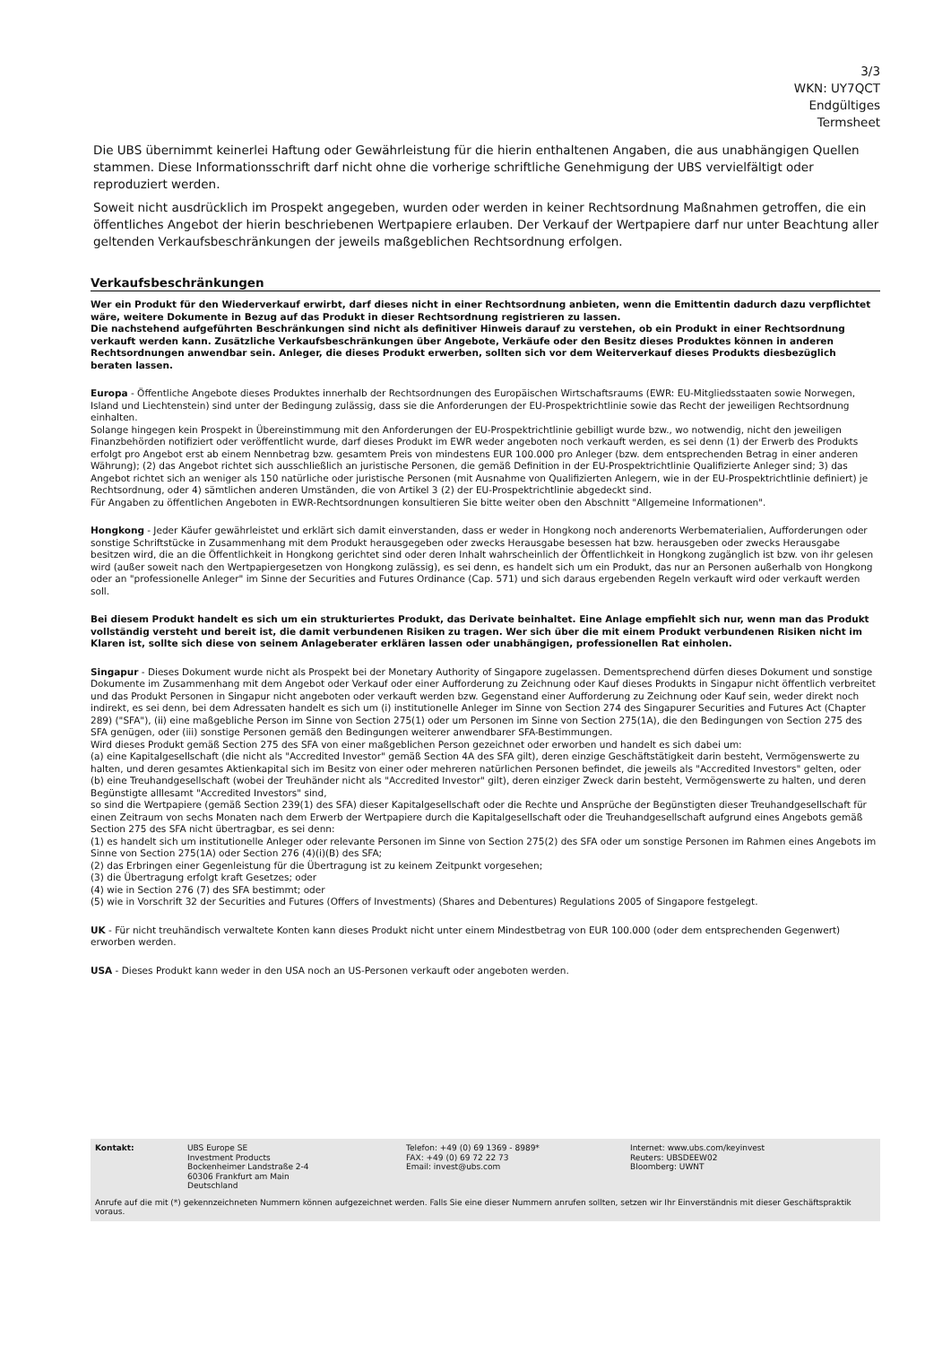3/3
WKN: UY7QCT
Endgültiges
Termsheet
Die UBS übernimmt keinerlei Haftung oder Gewährleistung für die hierin enthaltenen Angaben, die aus unabhängigen Quellen stammen. Diese Informationsschrift darf nicht ohne die vorherige schriftliche Genehmigung der UBS vervielfältigt oder reproduziert werden.
Soweit nicht ausdrücklich im Prospekt angegeben, wurden oder werden in keiner Rechtsordnung Maßnahmen getroffen, die ein öffentliches Angebot der hierin beschriebenen Wertpapiere erlauben. Der Verkauf der Wertpapiere darf nur unter Beachtung aller geltenden Verkaufsbeschränkungen der jeweils maßgeblichen Rechtsordnung erfolgen.
Verkaufsbeschränkungen
Wer ein Produkt für den Wiederverkauf erwirbt, darf dieses nicht in einer Rechtsordnung anbieten, wenn die Emittentin dadurch dazu verpflichtet wäre, weitere Dokumente in Bezug auf das Produkt in dieser Rechtsordnung registrieren zu lassen.
Die nachstehend aufgeführten Beschränkungen sind nicht als definitiver Hinweis darauf zu verstehen, ob ein Produkt in einer Rechtsordnung verkauft werden kann. Zusätzliche Verkaufsbeschränkungen über Angebote, Verkäufe oder den Besitz dieses Produktes können in anderen Rechtsordnungen anwendbar sein. Anleger, die dieses Produkt erwerben, sollten sich vor dem Weiterverkauf dieses Produkts diesbezüglich beraten lassen.
Europa - Öffentliche Angebote dieses Produktes innerhalb der Rechtsordnungen des Europäischen Wirtschaftsraums (EWR: EU-Mitgliedsstaaten sowie Norwegen, Island und Liechtenstein) sind unter der Bedingung zulässig, dass sie die Anforderungen der EU-Prospektrichtlinie sowie das Recht der jeweiligen Rechtsordnung einhalten.
Solange hingegen kein Prospekt in Übereinstimmung mit den Anforderungen der EU-Prospektrichtlinie gebilligt wurde bzw., wo notwendig, nicht den jeweiligen Finanzbehörden notifiziert oder veröffentlicht wurde, darf dieses Produkt im EWR weder angeboten noch verkauft werden, es sei denn (1) der Erwerb des Produkts erfolgt pro Angebot erst ab einem Nennbetrag bzw. gesamtem Preis von mindestens EUR 100.000 pro Anleger (bzw. dem entsprechenden Betrag in einer anderen Währung); (2) das Angebot richtet sich ausschließlich an juristische Personen, die gemäß Definition in der EU-Prospektrichtlinie Qualifizierte Anleger sind; 3) das Angebot richtet sich an weniger als 150 natürliche oder juristische Personen (mit Ausnahme von Qualifizierten Anlegern, wie in der EU-Prospektrichtlinie definiert) je Rechtsordnung, oder 4) sämtlichen anderen Umständen, die von Artikel 3 (2) der EU-Prospektrichtlinie abgedeckt sind.
Für Angaben zu öffentlichen Angeboten in EWR-Rechtsordnungen konsultieren Sie bitte weiter oben den Abschnitt "Allgemeine Informationen".
Hongkong - Jeder Käufer gewährleistet und erklärt sich damit einverstanden, dass er weder in Hongkong noch anderenorts Werbematerialien, Aufforderungen oder sonstige Schriftstücke in Zusammenhang mit dem Produkt herausgegeben oder zwecks Herausgabe besessen hat bzw. herausgeben oder zwecks Herausgabe besitzen wird, die an die Öffentlichkeit in Hongkong gerichtet sind oder deren Inhalt wahrscheinlich der Öffentlichkeit in Hongkong zugänglich ist bzw. von ihr gelesen wird (außer soweit nach den Wertpapiergesetzen von Hongkong zulässig), es sei denn, es handelt sich um ein Produkt, das nur an Personen außerhalb von Hongkong oder an "professionelle Anleger" im Sinne der Securities and Futures Ordinance (Cap. 571) und sich daraus ergebenden Regeln verkauft wird oder verkauft werden soll.
Bei diesem Produkt handelt es sich um ein strukturiertes Produkt, das Derivate beinhaltet. Eine Anlage empfiehlt sich nur, wenn man das Produkt vollständig versteht und bereit ist, die damit verbundenen Risiken zu tragen. Wer sich über die mit einem Produkt verbundenen Risiken nicht im Klaren ist, sollte sich diese von seinem Anlageberater erklären lassen oder unabhängigen, professionellen Rat einholen.
Singapur - Dieses Dokument wurde nicht als Prospekt bei der Monetary Authority of Singapore zugelassen. Dementsprechend dürfen dieses Dokument und sonstige Dokumente im Zusammenhang mit dem Angebot oder Verkauf oder einer Aufforderung zu Zeichnung oder Kauf dieses Produkts in Singapur nicht öffentlich verbreitet und das Produkt Personen in Singapur nicht angeboten oder verkauft werden bzw. Gegenstand einer Aufforderung zu Zeichnung oder Kauf sein, weder direkt noch indirekt, es sei denn, bei dem Adressaten handelt es sich um (i) institutionelle Anleger im Sinne von Section 274 des Singapurer Securities and Futures Act (Chapter 289) ("SFA"), (ii) eine maßgebliche Person im Sinne von Section 275(1) oder um Personen im Sinne von Section 275(1A), die den Bedingungen von Section 275 des SFA genügen, oder (iii) sonstige Personen gemäß den Bedingungen weiterer anwendbarer SFA-Bestimmungen.
Wird dieses Produkt gemäß Section 275 des SFA von einer maßgeblichen Person gezeichnet oder erworben und handelt es sich dabei um:
(a) eine Kapitalgesellschaft (die nicht als "Accredited Investor" gemäß Section 4A des SFA gilt), deren einzige Geschäftstätigkeit darin besteht, Vermögenswerte zu halten, und deren gesamtes Aktienkapital sich im Besitz von einer oder mehreren natürlichen Personen befindet, die jeweils als "Accredited Investors" gelten, oder
(b) eine Treuhandgesellschaft (wobei der Treuhänder nicht als "Accredited Investor" gilt), deren einziger Zweck darin besteht, Vermögenswerte zu halten, und deren Begünstigte alllesamt "Accredited Investors" sind,
so sind die Wertpapiere (gemäß Section 239(1) des SFA) dieser Kapitalgesellschaft oder die Rechte und Ansprüche der Begünstigten dieser Treuhandgesellschaft für einen Zeitraum von sechs Monaten nach dem Erwerb der Wertpapiere durch die Kapitalgesellschaft oder die Treuhandgesellschaft aufgrund eines Angebots gemäß Section 275 des SFA nicht übertragbar, es sei denn:
(1) es handelt sich um institutionelle Anleger oder relevante Personen im Sinne von Section 275(2) des SFA oder um sonstige Personen im Rahmen eines Angebots im Sinne von Section 275(1A) oder Section 276 (4)(i)(B) des SFA;
(2) das Erbringen einer Gegenleistung für die Übertragung ist zu keinem Zeitpunkt vorgesehen;
(3) die Übertragung erfolgt kraft Gesetzes; oder
(4) wie in Section 276 (7) des SFA bestimmt; oder
(5) wie in Vorschrift 32 der Securities and Futures (Offers of Investments) (Shares and Debentures) Regulations 2005 of Singapore festgelegt.
UK - Für nicht treuhändisch verwaltete Konten kann dieses Produkt nicht unter einem Mindestbetrag von EUR 100.000 (oder dem entsprechenden Gegenwert) erworben werden.
USA - Dieses Produkt kann weder in den USA noch an US-Personen verkauft oder angeboten werden.
Kontakt: UBS Europe SE
Investment Products
Bockenheimer Landstraße 2-4
60306 Frankfurt am Main
Deutschland
Telefon: +49 (0) 69 1369 - 8989*
FAX: +49 (0) 69 72 22 73
Email: invest@ubs.com
Internet: www.ubs.com/keyinvest
Reuters: UBSDEEW02
Bloomberg: UWNT
Anrufe auf die mit (*) gekennzeichneten Nummern können aufgezeichnet werden. Falls Sie eine dieser Nummern anrufen sollten, setzen wir Ihr Einverständnis mit dieser Geschäftspraktik voraus.